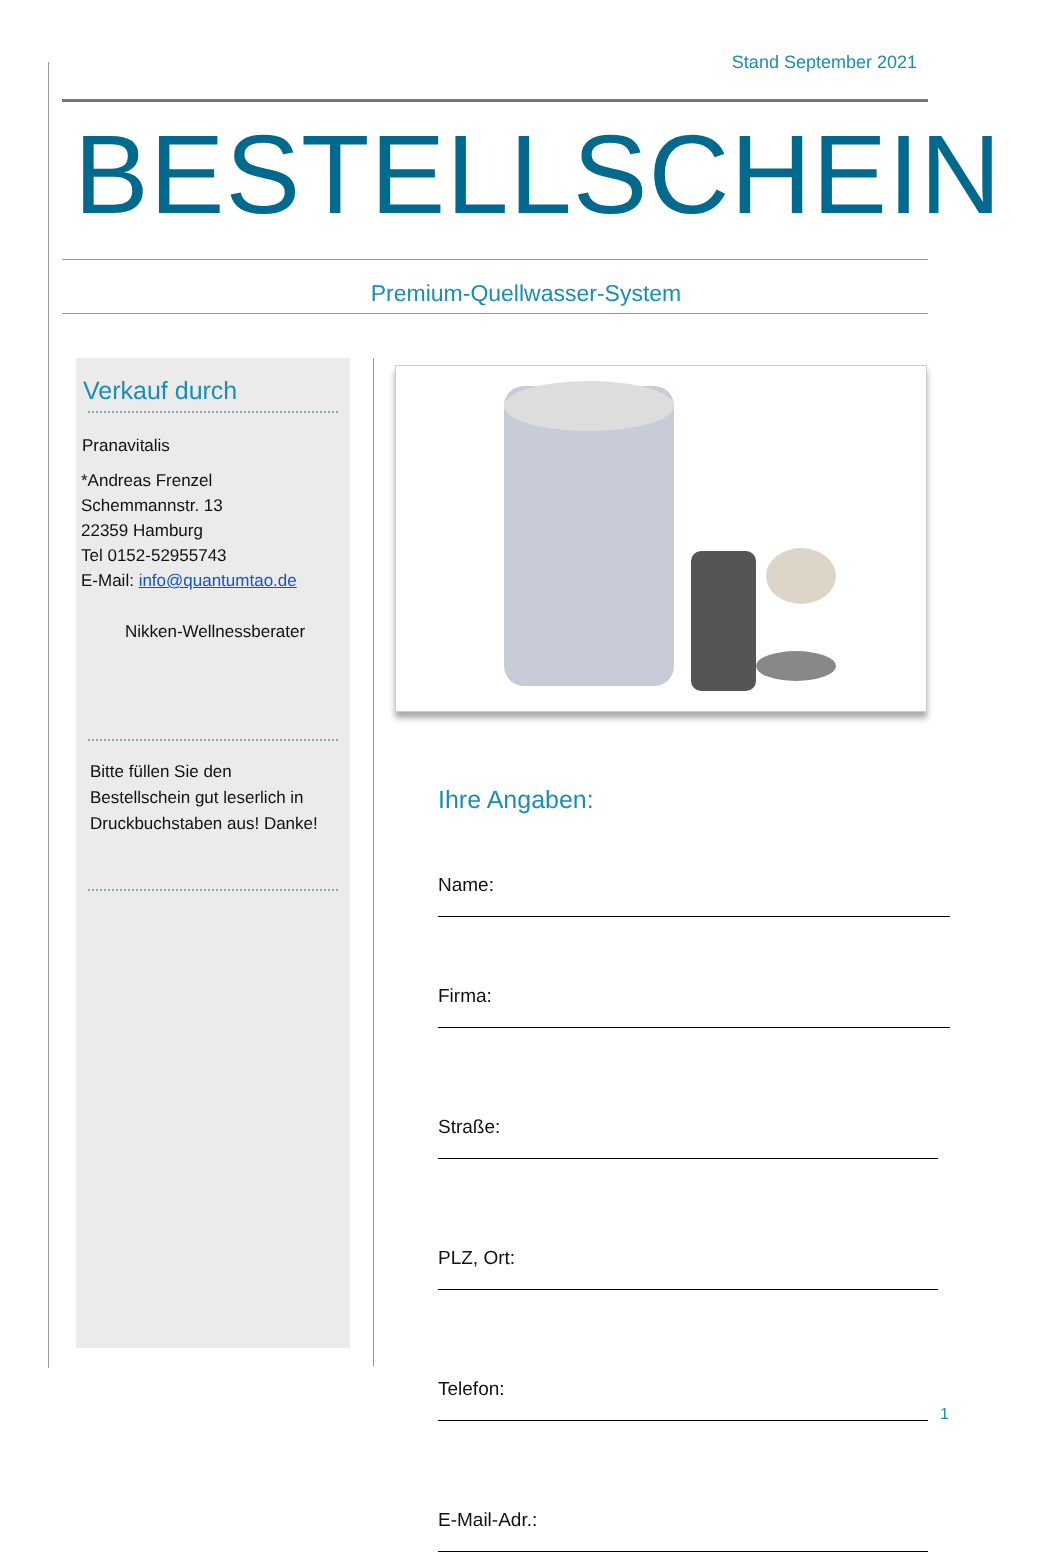Stand September 2021
BESTELLSCHEIN
Premium-Quellwasser-System
Verkauf durch
Pranavitalis
*Andreas Frenzel
Schemmannstr. 13
22359 Hamburg
Tel 0152-52955743
E-Mail: info@quantumtao.de
Nikken-Wellnessberater
Bitte füllen Sie den
Bestellschein gut leserlich in
Druckbuchstaben aus! Danke!
Ihre Angaben:
Name:
Firma:
Straße:
PLZ, Ort:
Telefon:
E-Mail-Adr.:
1